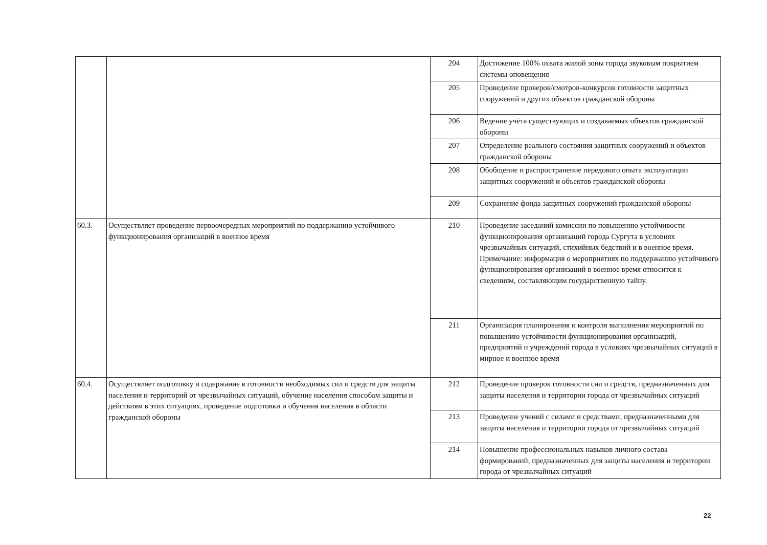| | | 204 | Достижение 100% охвата жилой зоны города звуковым покрытием системы оповещения |
| | | 205 | Проведение проверок/смотров-конкурсов готовности защитных сооружений и других объектов гражданской обороны |
| | | 206 | Ведение учёта существующих и создаваемых объектов гражданской обороны |
| | | 207 | Определение реального состояния защитных сооружений и объектов гражданской обороны |
| | | 208 | Обобщение и распространение передового опыта эксплуатации защитных сооружений и объектов гражданской обороны |
| | | 209 | Сохранение фонда защитных сооружений гражданской обороны |
| 60.3. | Осуществляет проведение первоочередных мероприятий по поддержанию устойчивого функционирования организаций в военное время | 210 | Проведение заседаний комиссии по повышению устойчивости функционирования организаций города Сургута в условиях чрезвычайных ситуаций, стихийных бедствий и в военное время. Примечание: информация о мероприятиях по поддержанию устойчивого функционирования организаций в военное время относится к сведениям, составляющим государственную тайну. |
| | | 211 | Организация планирования и контроля выполнения мероприятий по повышению устойчивости функционирования организаций, предприятий и учреждений города в условиях чрезвычайных ситуаций в мирное и военное время |
| 60.4. | Осуществляет подготовку и содержание в готовности необходимых сил и средств для защиты населения и территорий от чрезвычайных ситуаций, обучение населения способам защиты и действиям в этих ситуациях, проведение подготовки и обучения населения в области гражданской обороны | 212 | Проведение проверок готовности сил и средств, предназначенных для защиты населения и территории города от чрезвычайных ситуаций |
| | | 213 | Проведение учений с силами и средствами, предназначенными для защиты населения и территории города от чрезвычайных ситуаций |
| | | 214 | Повышение профессиональных навыков личного состава формирований, предназначенных для защиты населения и территории города от чрезвычайных ситуаций |
22